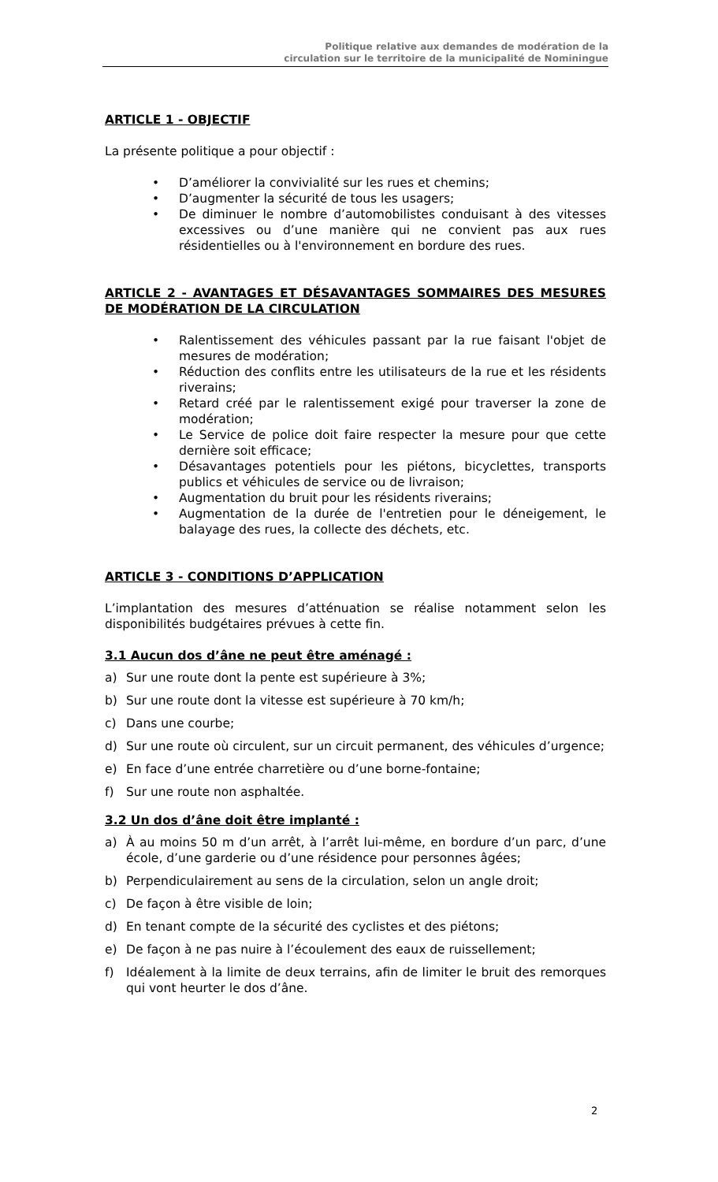Politique relative aux demandes de modération de la
circulation sur le territoire de la municipalité de Nominingue
ARTICLE 1 - OBJECTIF
La présente politique a pour objectif :
• D’améliorer la convivialité sur les rues et chemins;
• D’augmenter la sécurité de tous les usagers;
• De diminuer le nombre d’automobilistes conduisant à des vitesses excessives ou d’une manière qui ne convient pas aux rues résidentielles ou à l'environnement en bordure des rues.
ARTICLE 2 - AVANTAGES ET DÉSAVANTAGES SOMMAIRES DES MESURES DE MODÉRATION DE LA CIRCULATION
• Ralentissement des véhicules passant par la rue faisant l'objet de mesures de modération;
• Réduction des conflits entre les utilisateurs de la rue et les résidents riverains;
• Retard créé par le ralentissement exigé pour traverser la zone de modération;
• Le Service de police doit faire respecter la mesure pour que cette dernière soit efficace;
• Désavantages potentiels pour les piétons, bicyclettes, transports publics et véhicules de service ou de livraison;
• Augmentation du bruit pour les résidents riverains;
• Augmentation de la durée de l'entretien pour le déneigement, le balayage des rues, la collecte des déchets, etc.
ARTICLE 3 - CONDITIONS D’APPLICATION
L’implantation des mesures d’atténuation se réalise notamment selon les disponibilités budgétaires prévues à cette fin.
3.1 Aucun dos d’âne ne peut être aménagé :
a) Sur une route dont la pente est supérieure à 3%;
b) Sur une route dont la vitesse est supérieure à 70 km/h;
c) Dans une courbe;
d) Sur une route où circulent, sur un circuit permanent, des véhicules d’urgence;
e) En face d’une entrée charretière ou d’une borne-fontaine;
f) Sur une route non asphaltée.
3.2 Un dos d’âne doit être implanté :
a) À au moins 50 m d’un arrêt, à l’arrêt lui-même, en bordure d’un parc, d’une école, d’une garderie ou d’une résidence pour personnes âgées;
b) Perpendiculairement au sens de la circulation, selon un angle droit;
c) De façon à être visible de loin;
d) En tenant compte de la sécurité des cyclistes et des piétons;
e) De façon à ne pas nuire à l’écoulement des eaux de ruissellement;
f) Idéalement à la limite de deux terrains, afin de limiter le bruit des remorques qui vont heurter le dos d’âne.
2